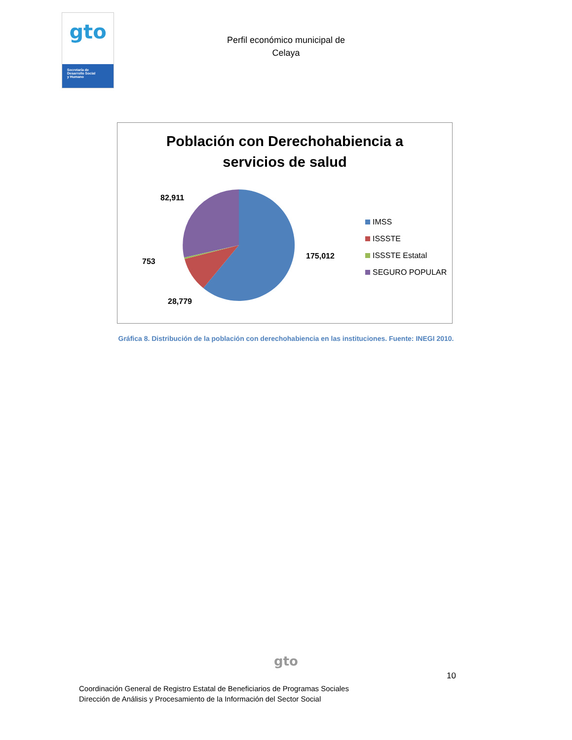gto
Secretaría de
Desarrollo Social
y Humano
Perfil económico municipal de
Celaya
Población con Derechohabiencia a
servicios de salud
82,911
753
28,779
175,012
IMSS
ISSSTE
ISSSTE Estatal
SEGURO POPULAR
Gráfica 8. Distribución de la población con derechohabiencia en las instituciones. Fuente: INEGI 2010.
gto
10
Coordinación General de Registro Estatal de Beneficiarios de Programas Sociales
Dirección de Análisis y Procesamiento de la Información del Sector Social